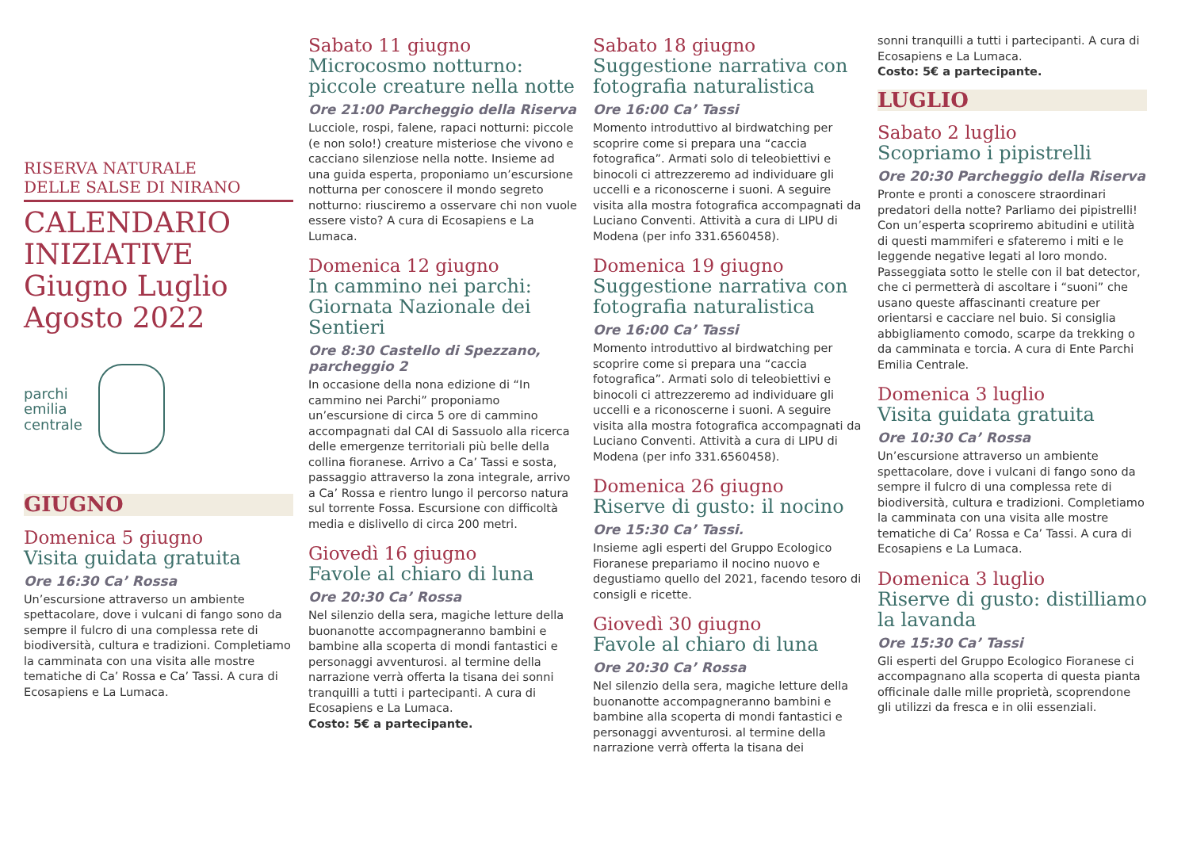RISERVA NATURALE
DELLE SALSE DI NIRANO
CALENDARIO INIZIATIVE
Giugno Luglio
Agosto 2022
parchi
emilia
centrale
GIUGNO
Domenica 5 giugno
Visita guidata gratuita
Ore 16:30 Ca’ Rossa
Un’escursione attraverso un ambiente spettacolare, dove i vulcani di fango sono da sempre il fulcro di una complessa rete di biodiversità, cultura e tradizioni. Completiamo la camminata con una visita alle mostre tematiche di Ca’ Rossa e Ca’ Tassi. A cura di Ecosapiens e La Lumaca.
Sabato 11 giugno
Microcosmo notturno: piccole creature nella notte
Ore 21:00 Parcheggio della Riserva
Lucciole, rospi, falene, rapaci notturni: piccole (e non solo!) creature misteriose che vivono e cacciano silenziose nella notte. Insieme ad una guida esperta, proponiamo un’escursione notturna per conoscere il mondo segreto notturno: riusciremo a osservare chi non vuole essere visto? A cura di Ecosapiens e La Lumaca.
Domenica 12 giugno
In cammino nei parchi: Giornata Nazionale dei Sentieri
Ore 8:30 Castello di Spezzano, parcheggio 2
In occasione della nona edizione di “In cammino nei Parchi” proponiamo un’escursione di circa 5 ore di cammino accompagnati dal CAI di Sassuolo alla ricerca delle emergenze territoriali più belle della collina fioranese. Arrivo a Ca’ Tassi e sosta, passaggio attraverso la zona integrale, arrivo a Ca’ Rossa e rientro lungo il percorso natura sul torrente Fossa. Escursione con difficoltà media e dislivello di circa 200 metri.
Giovedì 16 giugno
Favole al chiaro di luna
Ore 20:30 Ca’ Rossa
Nel silenzio della sera, magiche letture della buonanotte accompagneranno bambini e bambine alla scoperta di mondi fantastici e personaggi avventurosi. al termine della narrazione verrà offerta la tisana dei sonni tranquilli a tutti i partecipanti. A cura di Ecosapiens e La Lumaca.
Costo: 5€ a partecipante.
Sabato 18 giugno
Suggestione narrativa con fotografia naturalistica
Ore 16:00 Ca’ Tassi
Momento introduttivo al birdwatching per scoprire come si prepara una “caccia fotografica”. Armati solo di teleobiettivi e binocoli ci attrezzeremo ad individuare gli uccelli e a riconoscerne i suoni. A seguire visita alla mostra fotografica accompagnati da Luciano Conventi. Attività a cura di LIPU di Modena (per info 331.6560458).
Domenica 19 giugno
Suggestione narrativa con fotografia naturalistica
Ore 16:00 Ca’ Tassi
Momento introduttivo al birdwatching per scoprire come si prepara una “caccia fotografica”. Armati solo di teleobiettivi e binocoli ci attrezzeremo ad individuare gli uccelli e a riconoscerne i suoni. A seguire visita alla mostra fotografica accompagnati da Luciano Conventi. Attività a cura di LIPU di Modena (per info 331.6560458).
Domenica 26 giugno
Riserve di gusto: il nocino
Ore 15:30 Ca’ Tassi.
Insieme agli esperti del Gruppo Ecologico Fioranese prepariamo il nocino nuovo e degustiamo quello del 2021, facendo tesoro di consigli e ricette.
Giovedì 30 giugno
Favole al chiaro di luna
Ore 20:30 Ca’ Rossa
Nel silenzio della sera, magiche letture della buonanotte accompagneranno bambini e bambine alla scoperta di mondi fantastici e personaggi avventurosi. al termine della narrazione verrà offerta la tisana dei
sonni tranquilli a tutti i partecipanti. A cura di Ecosapiens e La Lumaca.
Costo: 5€ a partecipante.
LUGLIO
Sabato 2 luglio
Scopriamo i pipistrelli
Ore 20:30 Parcheggio della Riserva
Pronte e pronti a conoscere straordinari predatori della notte? Parliamo dei pipistrelli! Con un’esperta scopriremo abitudini e utilità di questi mammiferi e sfateremo i miti e le leggende negative legati al loro mondo. Passeggiata sotto le stelle con il bat detector, che ci permetterà di ascoltare i “suoni” che usano queste affascinanti creature per orientarsi e cacciare nel buio. Si consiglia abbigliamento comodo, scarpe da trekking o da camminata e torcia. A cura di Ente Parchi Emilia Centrale.
Domenica 3 luglio
Visita guidata gratuita
Ore 10:30 Ca’ Rossa
Un’escursione attraverso un ambiente spettacolare, dove i vulcani di fango sono da sempre il fulcro di una complessa rete di biodiversità, cultura e tradizioni. Completiamo la camminata con una visita alle mostre tematiche di Ca’ Rossa e Ca’ Tassi. A cura di Ecosapiens e La Lumaca.
Domenica 3 luglio
Riserve di gusto: distilliamo la lavanda
Ore 15:30 Ca’ Tassi
Gli esperti del Gruppo Ecologico Fioranese ci accompagnano alla scoperta di questa pianta officinale dalle mille proprietà, scoprendone gli utilizzi da fresca e in olii essenziali.